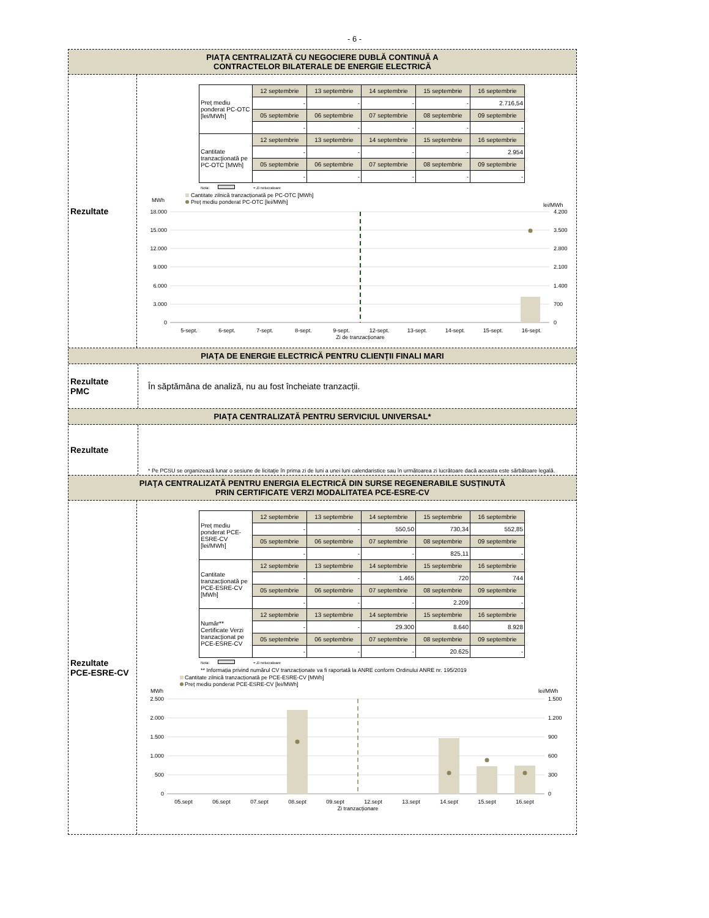- 6 -
PIAȚA CENTRALIZATĂ CU NEGOCIERE DUBLĂ CONTINUĂ A
CONTRACTELOR BILATERALE DE ENERGIE ELECTRICĂ
Rezultate
| Preț mediu ponderat PC-OTC [lei/MWh] | 12 septembrie | 13 septembrie | 14 septembrie | 15 septembrie | 16 septembrie |
| | - | - | - | - | 2.716,54 |
| | 05 septembrie | 06 septembrie | 07 septembrie | 08 septembrie | 09 septembrie |
| | - | - | - | - | - |
| Cantitate tranzacționată pe PC-OTC [MWh] | 12 septembrie | 13 septembrie | 14 septembrie | 15 septembrie | 16 septembrie |
| | - | - | - | - | 2.954 |
| | 05 septembrie | 06 septembrie | 07 septembrie | 08 septembrie | 09 septembrie |
| | - | - | - | - | - |
Nota: = Zi nelucratoare
Cantitate zilnică tranzacționată pe PC-OTC [MWh]
Preț mediu ponderat PC-OTC [lei/MWh]
MWh
lei/MWh
18.000
15.000
12.000
9.000
6.000
3.000
0
4.200
3.500
2.800
2.100
1.400
700
0
5-sept.
6-sept.
7-sept.
8-sept.
9-sept.
12-sept.
13-sept.
14-sept.
15-sept.
16-sept.
Zi de tranzacționare
PIAȚA DE ENERGIE ELECTRICĂ PENTRU CLIENȚII FINALI MARI
Rezultate
PMC
În săptămâna de analiză, nu au fost încheiate tranzacții.
PIAȚA CENTRALIZATĂ PENTRU SERVICIUL UNIVERSAL*
Rezultate
* Pe PCSU se organizează lunar o sesiune de licitaţie în prima zi de luni a unei luni calendaristice sau în următoarea zi lucrătoare dacă aceasta este sărbătoare legală.
PIAŢA CENTRALIZATĂ PENTRU ENERGIA ELECTRICĂ DIN SURSE REGENERABILE SUSȚINUTĂ
PRIN CERTIFICATE VERZI MODALITATEA PCE-ESRE-CV
Rezultate
PCE-ESRE-CV
| Preț mediu ponderat PCE-ESRE-CV [lei/MWh] | 12 septembrie | 13 septembrie | 14 septembrie | 15 septembrie | 16 septembrie |
| | - | - | 550,50 | 730,34 | 552,85 |
| | 05 septembrie | 06 septembrie | 07 septembrie | 08 septembrie | 09 septembrie |
| | - | - | - | 825,11 | - |
| Cantitate tranzacționată pe PCE-ESRE-CV [MWh] | 12 septembrie | 13 septembrie | 14 septembrie | 15 septembrie | 16 septembrie |
| | - | - | 1.465 | 720 | 744 |
| | 05 septembrie | 06 septembrie | 07 septembrie | 08 septembrie | 09 septembrie |
| | - | - | - | 2.209 | - |
| Număr** Certificate Verzi tranzacționat pe PCE-ESRE-CV | 12 septembrie | 13 septembrie | 14 septembrie | 15 septembrie | 16 septembrie |
| | - | - | 29.300 | 8.640 | 8.928 |
| | 05 septembrie | 06 septembrie | 07 septembrie | 08 septembrie | 09 septembrie |
| | - | - | - | 20.625 | - |
Nota: = Zi nelucratoare
** Informația privind numărul CV tranzacționate va fi raportată la ANRE conform Ordinului ANRE nr. 195/2019
Cantitate zilnică tranzacționată pe PCE-ESRE-CV [MWh]
Preț mediu ponderat PCE-ESRE-CV [lei/MWh]
MWh
lei/MWh
2.500
2.000
1.500
1.000
500
0
1.500
1.200
900
600
300
0
05.sept
06.sept
07.sept
08.sept
09.sept
12.sept
13.sept
14.sept
15.sept
16.sept
Zi tranzacționare